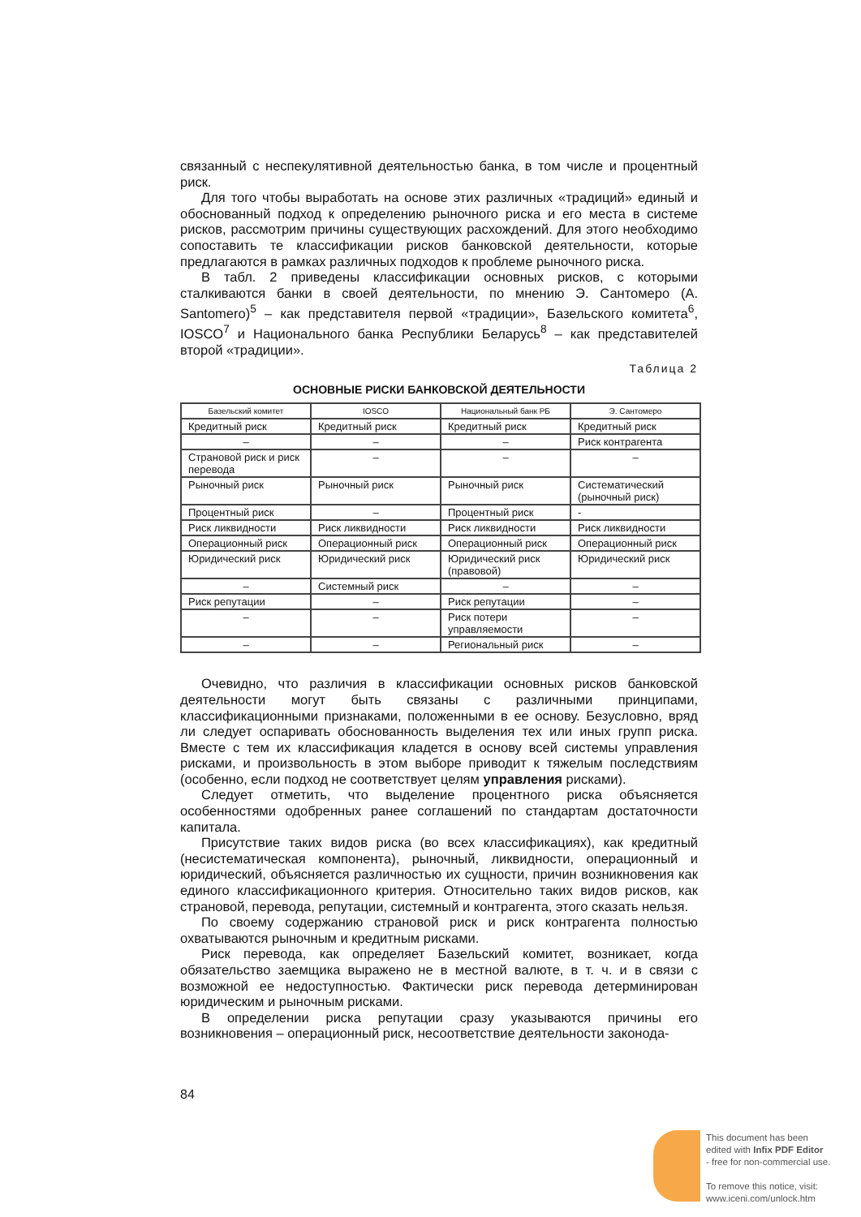связанный с неспекулятивной деятельностью банка, в том числе и процентный риск.
Для того чтобы выработать на основе этих различных «традиций» единый и обоснованный подход к определению рыночного риска и его места в системе рисков, рассмотрим причины существующих расхождений. Для этого необходимо сопоставить те классификации рисков банковской деятельности, которые предлагаются в рамках различных подходов к проблеме рыночного риска.
В табл. 2 приведены классификации основных рисков, с которыми сталкиваются банки в своей деятельности, по мнению Э. Сантомеро (A. Santomero)<sup>5</sup> – как представителя первой «традиции», Базельского комитета<sup>6</sup>, IOSCO<sup>7</sup> и Национального банка Республики Беларусь<sup>8</sup> – как представителей второй «традиции».
Таблица 2
ОСНОВНЫЕ РИСКИ БАНКОВСКОЙ ДЕЯТЕЛЬНОСТИ
| Базельский комитет | IOSCO | Национальный банк РБ | Э. Сантомеро |
| --- | --- | --- | --- |
| Кредитный риск | Кредитный риск | Кредитный риск | Кредитный риск |
| – | – | – | Риск контрагента |
| Страновой риск и риск перевода | – | – | – |
| Рыночный риск | Рыночный риск | Рыночный риск | Систематический (рыночный риск) |
| Процентный риск | – | Процентный риск | - |
| Риск ликвидности | Риск ликвидности | Риск ликвидности | Риск ликвидности |
| Операционный риск | Операционный риск | Операционный риск | Операционный риск |
| Юридический риск | Юридический риск | Юридический риск (правовой) | Юридический риск |
| – | Системный риск | – | – |
| Риск репутации | – | Риск репутации | – |
| – | – | Риск потери управляемости | – |
| – | – | Региональный риск | – |
Очевидно, что различия в классификации основных рисков банковской деятельности могут быть связаны с различными принципами, классификационными признаками, положенными в ее основу. Безусловно, вряд ли следует оспаривать обоснованность выделения тех или иных групп риска. Вместе с тем их классификация кладется в основу всей системы управления рисками, и произвольность в этом выборе приводит к тяжелым последствиям (особенно, если подход не соответствует целям управления рисками).
Следует отметить, что выделение процентного риска объясняется особенностями одобренных ранее соглашений по стандартам достаточности капитала.
Присутствие таких видов риска (во всех классификациях), как кредитный (несистематическая компонента), рыночный, ликвидности, операционный и юридический, объясняется различностью их сущности, причин возникновения как единого классификационного критерия. Относительно таких видов рисков, как страновой, перевода, репутации, системный и контрагента, этого сказать нельзя.
По своему содержанию страновой риск и риск контрагента полностью охватываются рыночным и кредитным рисками.
Риск перевода, как определяет Базельский комитет, возникает, когда обязательство заемщика выражено не в местной валюте, в т. ч. и в связи с возможной ее недоступностью. Фактически риск перевода детерминирован юридическим и рыночным рисками.
В определении риска репутации сразу указываются причины его возникновения – операционный риск, несоответствие деятельности законода-
84
This document has been
edited with Infix PDF Editor
- free for non-commercial use.
To remove this notice, visit:
www.iceni.com/unlock.htm